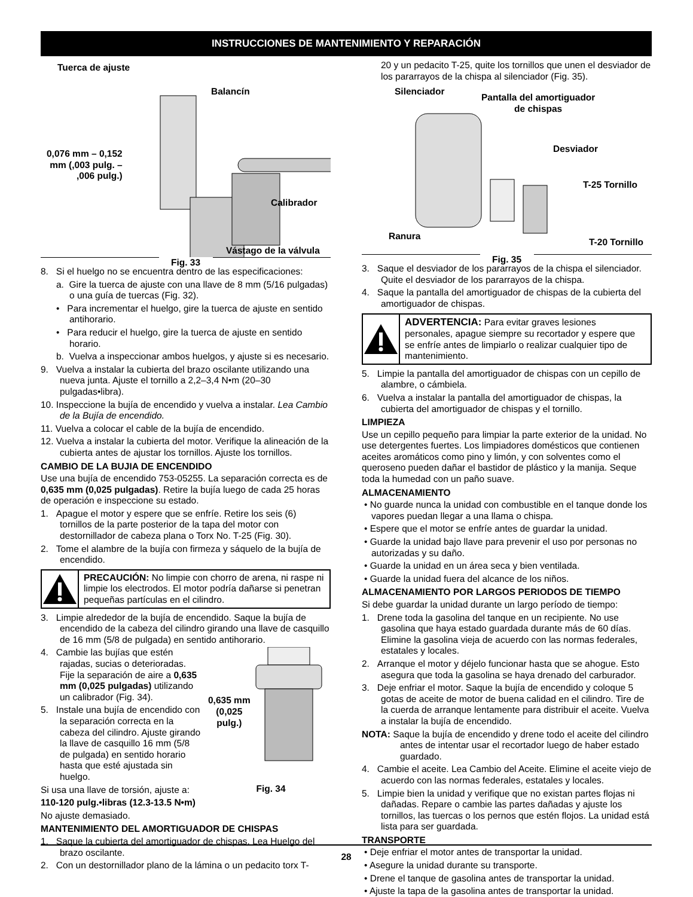INSTRUCCIONES DE MANTENIMIENTO Y REPARACIÓN
Tuerca de ajuste
Balancín
0,076 mm – 0,152
mm (,003 pulg. –
,006 pulg.)
Calibrador
Vástago de la válvula
Fig. 33
8. Si el huelgo no se encuentra dentro de las especificaciones:
a. Gire la tuerca de ajuste con una llave de 8 mm (5/16 pulgadas) o una guía de tuercas (Fig. 32).
• Para incrementar el huelgo, gire la tuerca de ajuste en sentido antihorario.
• Para reducir el huelgo, gire la tuerca de ajuste en sentido horario.
b. Vuelva a inspeccionar ambos huelgos, y ajuste si es necesario.
9. Vuelva a instalar la cubierta del brazo oscilante utilizando una nueva junta. Ajuste el tornillo a 2,2–3,4 N•m (20–30 pulgadas•libra).
10. Inspeccione la bujía de encendido y vuelva a instalar. Lea Cambio de la Bujía de encendido.
11. Vuelva a colocar el cable de la bujía de encendido.
12. Vuelva a instalar la cubierta del motor. Verifique la alineación de la cubierta antes de ajustar los tornillos. Ajuste los tornillos.
CAMBIO DE LA BUJIA DE ENCENDIDO
Use una bujía de encendido 753-05255. La separación correcta es de 0,635 mm (0,025 pulgadas). Retire la bujía luego de cada 25 horas de operación e inspeccione su estado.
1. Apague el motor y espere que se enfríe. Retire los seis (6) tornillos de la parte posterior de la tapa del motor con destornillador de cabeza plana o Torx No. T-25 (Fig. 30).
2. Tome el alambre de la bujía con firmeza y sáquelo de la bujía de encendido.
PRECAUCIÓN: No limpie con chorro de arena, ni raspe ni limpie los electrodos. El motor podría dañarse si penetran pequeñas partículas en el cilindro.
3. Limpie alrededor de la bujía de encendido. Saque la bujía de encendido de la cabeza del cilindro girando una llave de casquillo de 16 mm (5/8 de pulgada) en sentido antihorario.
4. Cambie las bujías que estén rajadas, sucias o deterioradas. Fije la separación de aire a 0,635 mm (0,025 pulgadas) utilizando un calibrador (Fig. 34).
5. Instale una bujía de encendido con la separación correcta en la cabeza del cilindro. Ajuste girando la llave de casquillo 16 mm (5/8 de pulgada) en sentido horario hasta que esté ajustada sin huelgo.
0,635 mm
(0,025
pulg.)
Fig. 34
Si usa una llave de torsión, ajuste a:
110-120 pulg.•libras (12.3-13.5 N•m)
No ajuste demasiado.
MANTENIMIENTO DEL AMORTIGUADOR DE CHISPAS
1. Saque la cubierta del amortiguador de chispas. Lea Huelgo del brazo oscilante.
2. Con un destornillador plano de la lámina o un pedacito torx T-
20 y un pedacito T-25, quite los tornillos que unen el desviador de los pararrayos de la chispa al silenciador (Fig. 35).
Silenciador
Pantalla del amortiguador
de chispas
Desviador
T-25 Tornillo
Ranura
T-20 Tornillo
Fig. 35
3. Saque el desviador de los pararrayos de la chispa el silenciador. Quite el desviador de los pararrayos de la chispa.
4. Saque la pantalla del amortiguador de chispas de la cubierta del amortiguador de chispas.
ADVERTENCIA: Para evitar graves lesiones personales, apague siempre su recortador y espere que se enfríe antes de limpiarlo o realizar cualquier tipo de mantenimiento.
5. Limpie la pantalla del amortiguador de chispas con un cepillo de alambre, o cámbiela.
6. Vuelva a instalar la pantalla del amortiguador de chispas, la cubierta del amortiguador de chispas y el tornillo.
LIMPIEZA
Use un cepillo pequeño para limpiar la parte exterior de la unidad. No use detergentes fuertes. Los limpiadores domésticos que contienen aceites aromáticos como pino y limón, y con solventes como el queroseno pueden dañar el bastidor de plástico y la manija. Seque toda la humedad con un paño suave.
ALMACENAMIENTO
• No guarde nunca la unidad con combustible en el tanque donde los vapores puedan llegar a una llama o chispa.
• Espere que el motor se enfríe antes de guardar la unidad.
• Guarde la unidad bajo llave para prevenir el uso por personas no autorizadas y su daño.
• Guarde la unidad en un área seca y bien ventilada.
• Guarde la unidad fuera del alcance de los niños.
ALMACENAMIENTO POR LARGOS PERIODOS DE TIEMPO
Si debe guardar la unidad durante un largo período de tiempo:
1. Drene toda la gasolina del tanque en un recipiente. No use gasolina que haya estado guardada durante más de 60 días. Elimine la gasolina vieja de acuerdo con las normas federales, estatales y locales.
2. Arranque el motor y déjelo funcionar hasta que se ahogue. Esto asegura que toda la gasolina se haya drenado del carburador.
3. Deje enfriar el motor. Saque la bujía de encendido y coloque 5 gotas de aceite de motor de buena calidad en el cilindro. Tire de la cuerda de arranque lentamente para distribuir el aceite. Vuelva a instalar la bujía de encendido.
NOTA: Saque la bujía de encendido y drene todo el aceite del cilindro antes de intentar usar el recortador luego de haber estado guardado.
4. Cambie el aceite. Lea Cambio del Aceite. Elimine el aceite viejo de acuerdo con las normas federales, estatales y locales.
5. Limpie bien la unidad y verifique que no existan partes flojas ni dañadas. Repare o cambie las partes dañadas y ajuste los tornillos, las tuercas o los pernos que estén flojos. La unidad está lista para ser guardada.
TRANSPORTE
• Deje enfriar el motor antes de transportar la unidad.
• Asegure la unidad durante su transporte.
• Drene el tanque de gasolina antes de transportar la unidad.
• Ajuste la tapa de la gasolina antes de transportar la unidad.
28